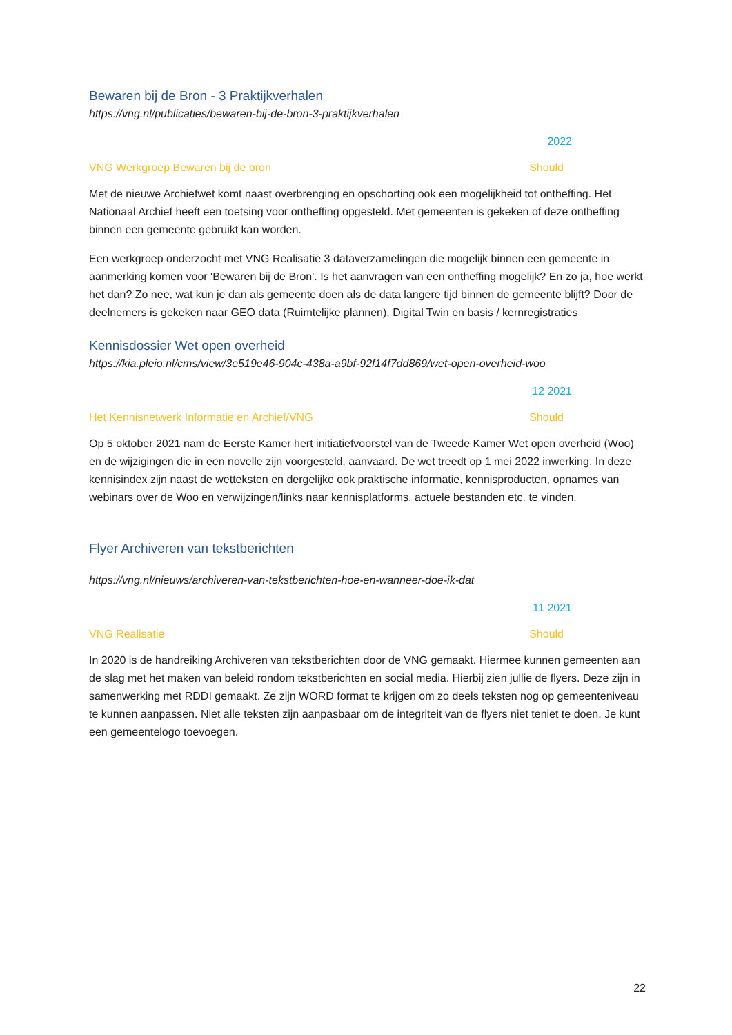Bewaren bij de Bron - 3 Praktijkverhalen
https://vng.nl/publicaties/bewaren-bij-de-bron-3-praktijkverhalen
2022
VNG Werkgroep Bewaren bij de bron Should
Met de nieuwe Archiefwet komt naast overbrenging en opschorting ook een mogelijkheid tot ontheffing. Het Nationaal Archief heeft een toetsing voor ontheffing opgesteld. Met gemeenten is gekeken of deze ontheffing binnen een gemeente gebruikt kan worden.
Een werkgroep onderzocht met VNG Realisatie 3 dataverzamelingen die mogelijk binnen een gemeente in aanmerking komen voor 'Bewaren bij de Bron'. Is het aanvragen van een ontheffing mogelijk? En zo ja, hoe werkt het dan? Zo nee, wat kun je dan als gemeente doen als de data langere tijd binnen de gemeente blijft? Door de deelnemers is gekeken naar GEO data (Ruimtelijke plannen), Digital Twin en basis / kernregistraties
Kennisdossier Wet open overheid
https://kia.pleio.nl/cms/view/3e519e46-904c-438a-a9bf-92f14f7dd869/wet-open-overheid-woo
12 2021
Het Kennisnetwerk Informatie en Archief/VNG Should
Op 5 oktober 2021 nam de Eerste Kamer hert initiatiefvoorstel van de Tweede Kamer Wet open overheid (Woo) en de wijzigingen die in een novelle zijn voorgesteld, aanvaard. De wet treedt op 1 mei 2022 inwerking. In deze kennisindex zijn naast de wetteksten en dergelijke ook praktische informatie, kennisproducten, opnames van webinars over de Woo en verwijzingen/links naar kennisplatforms, actuele bestanden etc. te vinden.
Flyer Archiveren van tekstberichten
https://vng.nl/nieuws/archiveren-van-tekstberichten-hoe-en-wanneer-doe-ik-dat
11 2021
VNG Realisatie Should
In 2020 is de handreiking Archiveren van tekstberichten door de VNG gemaakt. Hiermee kunnen gemeenten aan de slag met het maken van beleid rondom tekstberichten en social media. Hierbij zien jullie de flyers. Deze zijn in samenwerking met RDDI gemaakt. Ze zijn WORD format te krijgen om zo deels teksten nog op gemeenteniveau te kunnen aanpassen. Niet alle teksten zijn aanpasbaar om de integriteit van de flyers niet teniet te doen. Je kunt een gemeentelogo toevoegen.
22